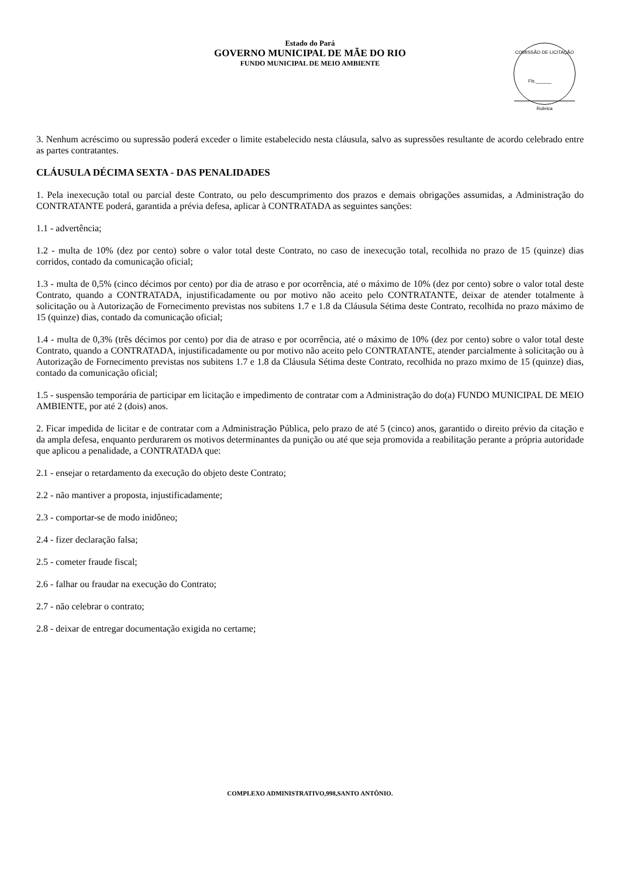Estado do Pará
GOVERNO MUNICIPAL DE MÃE DO RIO
FUNDO MUNICIPAL DE MEIO AMBIENTE
COMISSÃO DE LICITAÇÃO
Fls.______
Rubrica
3. Nenhum acréscimo ou supressão poderá exceder o limite estabelecido nesta cláusula, salvo as supressões resultante de acordo celebrado entre as partes contratantes.
CLÁUSULA DÉCIMA SEXTA - DAS PENALIDADES
1. Pela inexecução total ou parcial deste Contrato, ou pelo descumprimento dos prazos e demais obrigações assumidas, a Administração do CONTRATANTE poderá, garantida a prévia defesa, aplicar à CONTRATADA as seguintes sanções:
1.1 - advertência;
1.2 - multa de 10% (dez por cento) sobre o valor total deste Contrato, no caso de inexecução total, recolhida no prazo de 15 (quinze) dias corridos, contado da comunicação oficial;
1.3 - multa de 0,5% (cinco décimos por cento) por dia de atraso e por ocorrência, até o máximo de 10% (dez por cento) sobre o valor total deste Contrato, quando a CONTRATADA, injustificadamente ou por motivo não aceito pelo CONTRATANTE, deixar de atender totalmente à solicitação ou à Autorização de Fornecimento previstas nos subitens 1.7 e 1.8 da Cláusula Sétima deste Contrato, recolhida no prazo máximo de 15 (quinze) dias, contado da comunicação oficial;
1.4 - multa de 0,3% (três décimos por cento) por dia de atraso e por ocorrência, até o máximo de 10% (dez por cento) sobre o valor total deste Contrato, quando a CONTRATADA, injustificadamente ou por motivo não aceito pelo CONTRATANTE, atender parcialmente à solicitação ou à Autorização de Fornecimento previstas nos subitens 1.7 e 1.8 da Cláusula Sétima deste Contrato, recolhida no prazo mximo de 15 (quinze) dias, contado da comunicação oficial;
1.5 - suspensão temporária de participar em licitação e impedimento de contratar com a Administração do do(a) FUNDO MUNICIPAL DE MEIO AMBIENTE, por até 2 (dois) anos.
2. Ficar impedida de licitar e de contratar com a Administração Pública, pelo prazo de até 5 (cinco) anos, garantido o direito prévio da citação e da ampla defesa, enquanto perdurarem os motivos determinantes da punição ou até que seja promovida a reabilitação perante a própria autoridade que aplicou a penalidade, a CONTRATADA que:
2.1 - ensejar o retardamento da execução do objeto deste Contrato;
2.2 - não mantiver a proposta, injustificadamente;
2.3 - comportar-se de modo inidôneo;
2.4 - fizer declaração falsa;
2.5 - cometer fraude fiscal;
2.6 - falhar ou fraudar na execução do Contrato;
2.7 - não celebrar o contrato;
2.8 - deixar de entregar documentação exigida no certame;
COMPLEXO ADMINISTRATIVO,998,SANTO ANTÔNIO.